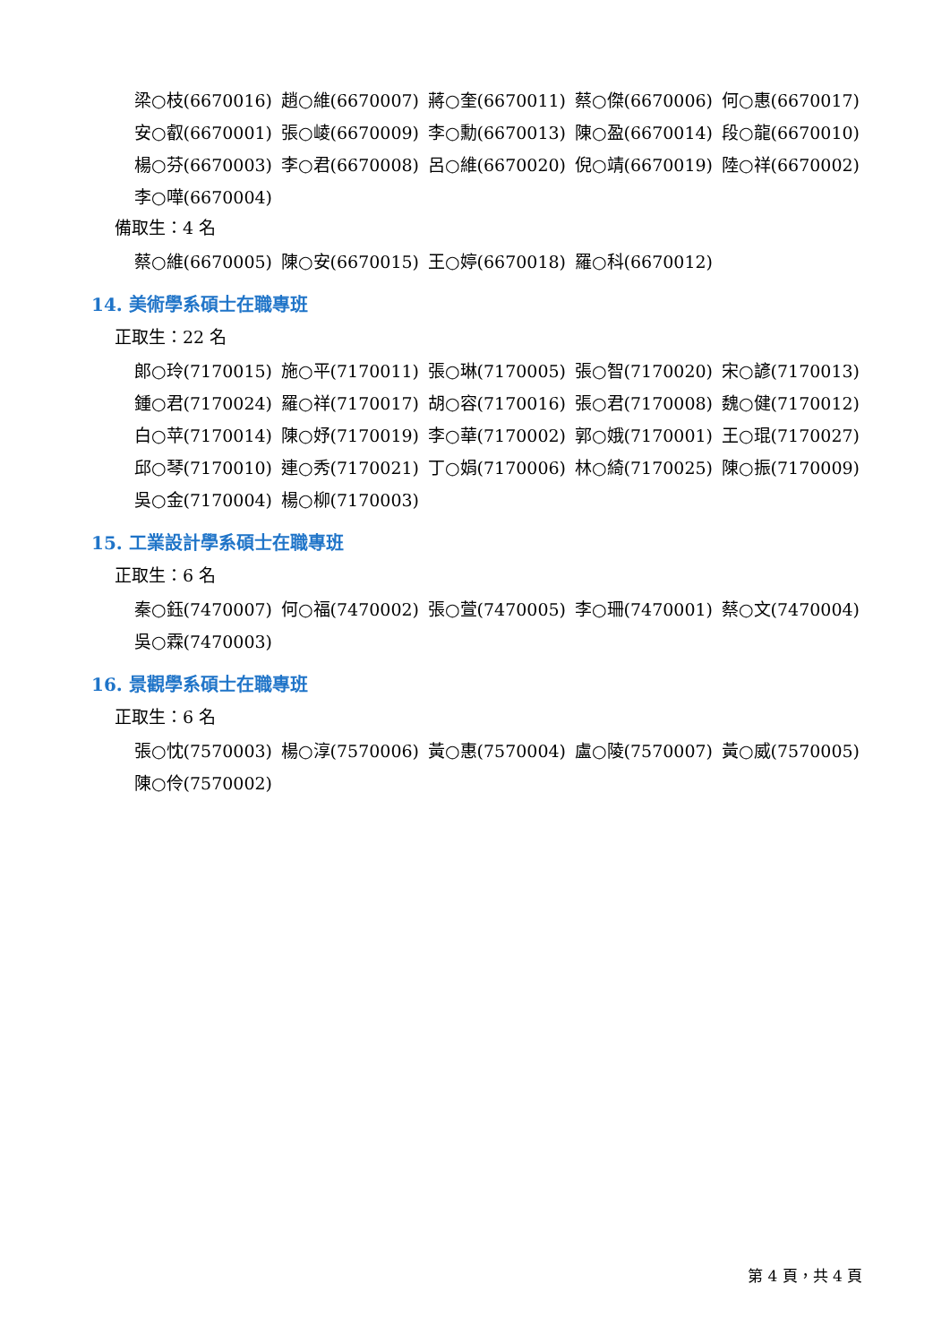梁○枝(6670016) 趙○維(6670007) 蔣○奎(6670011) 蔡○傑(6670006) 何○惠(6670017)
安○叡(6670001) 張○崚(6670009) 李○勳(6670013) 陳○盈(6670014) 段○龍(6670010)
楊○芬(6670003) 李○君(6670008) 呂○維(6670020) 倪○靖(6670019) 陸○祥(6670002)
李○嘩(6670004)
備取生：4 名
蔡○維(6670005) 陳○安(6670015) 王○婷(6670018) 羅○科(6670012)
14. 美術學系碩士在職專班
正取生：22 名
郎○玲(7170015) 施○平(7170011) 張○琳(7170005) 張○智(7170020) 宋○諺(7170013)
鍾○君(7170024) 羅○祥(7170017) 胡○容(7170016) 張○君(7170008) 魏○健(7170012)
白○苹(7170014) 陳○妤(7170019) 李○華(7170002) 郭○娥(7170001) 王○琨(7170027)
邱○琴(7170010) 連○秀(7170021) 丁○娟(7170006) 林○綺(7170025) 陳○振(7170009)
吳○金(7170004) 楊○柳(7170003)
15. 工業設計學系碩士在職專班
正取生：6 名
秦○鈺(7470007) 何○福(7470002) 張○萱(7470005) 李○珊(7470001) 蔡○文(7470004)
吳○霖(7470003)
16. 景觀學系碩士在職專班
正取生：6 名
張○忱(7570003) 楊○淳(7570006) 黃○惠(7570004) 盧○陵(7570007) 黃○威(7570005)
陳○伶(7570002)
第 4 頁，共 4 頁